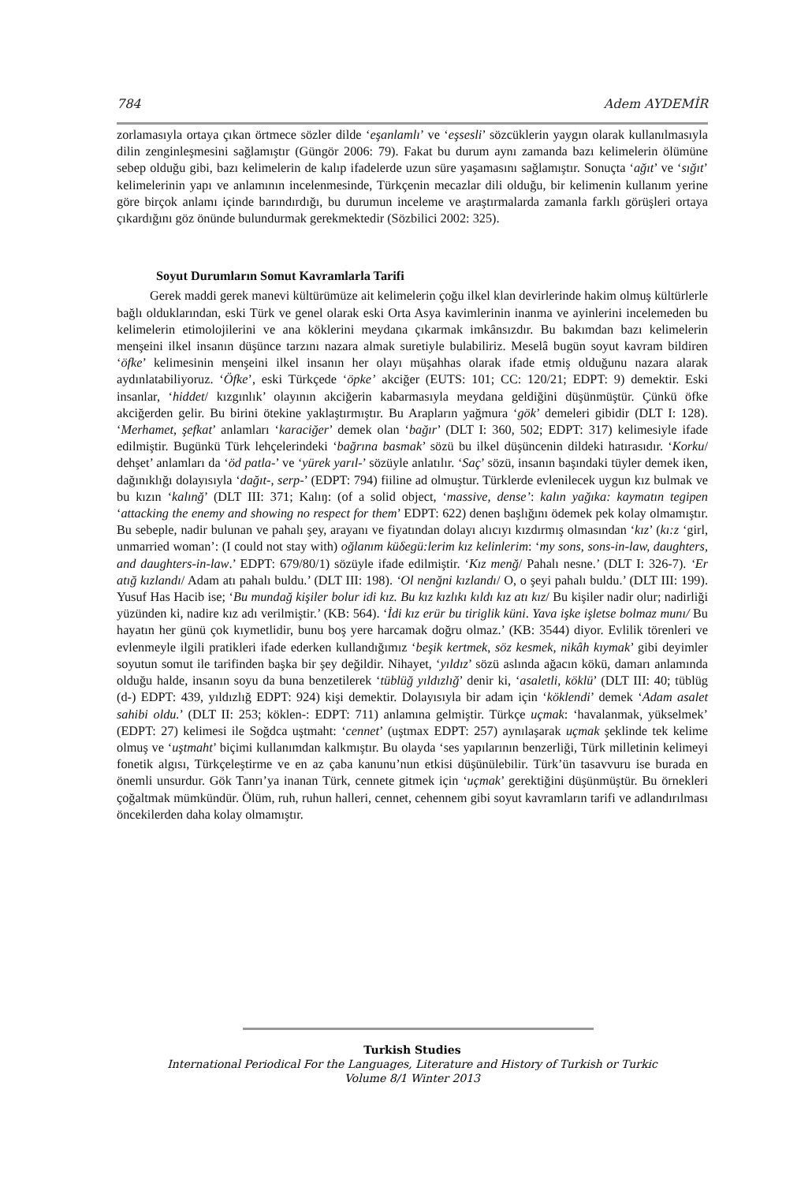784 Adem AYDEMİR
zorlamasıyla ortaya çıkan örtmece sözler dilde ‘eşanlamlı’ ve ‘eşsesli’ sözcüklerin yaygın olarak kullanılmasıyla dilin zenginleşmesini sağlamıştır (Güngör 2006: 79). Fakat bu durum aynı zamanda bazı kelimelerin ölümüne sebep olduğu gibi, bazı kelimelerin de kalıp ifadelerde uzun süre yaşamasını sağlamıştır. Sonuçta ‘ağıt’ ve ‘sığıt’ kelimelerinin yapı ve anlamının incelenmesinde, Türkçenin mecazlar dili olduğu, bir kelimenin kullanım yerine göre birçok anlamı içinde barındırdığı, bu durumun inceleme ve araştırmalarda zamanla farklı görüşleri ortaya çıkardığını göz önünde bulundurmak gerekmektedir (Sözbilici 2002: 325).
Soyut Durumların Somut Kavramlarla Tarifi
Gerek maddi gerek manevi kültürümüze ait kelimelerin çoğu ilkel klan devirlerinde hakim olmuş kültürlerle bağlı olduklarından, eski Türk ve genel olarak eski Orta Asya kavimlerinin inanma ve ayinlerini incelemeden bu kelimelerin etimolojilerini ve ana köklerini meydana çıkarmak imkânsızdır. Bu bakımdan bazı kelimelerin menşeini ilkel insanın düşünce tarzını nazara almak suretiyle bulabiliriz. Meselâ bugün soyut kavram bildiren ‘öfke’ kelimesinin menşeini ilkel insanın her olayı müşahhas olarak ifade etmiş olduğunu nazara alarak aydınlatabiliyoruz. ‘Öfke’, eski Türkçede ‘öpke’ akciğer (EUTS: 101; CC: 120/21; EDPT: 9) demektir. Eski insanlar, ‘hiddet/ kızgınlık’ olayının akciğerin kabarmasıyla meydana geldiğini düşünmüştür. Çünkü öfke akciğerden gelir. Bu birini ötekine yaklaştırmıştır. Bu Arapların yağmura ‘gök’ demeleri gibidir (DLT I: 128). ‘Merhamet, şefkat’ anlamları ‘karaciğer’ demek olan ‘bağır’ (DLT I: 360, 502; EDPT: 317) kelimesiyle ifade edilmiştir. Bugünkü Türk lehçelerindeki ‘bağrına basmak’ sözü bu ilkel düşüncenin dildeki hatırasıdır. ‘Korku/ dehşet’ anlamları da ‘öd patla-’ ve ‘yürek yarıl-’ sözüyle anlatılır. ‘Saç’ sözü, insanın başındaki tüyler demek iken, dağınıklığı dolayısıyla ‘dağıt-, serp-’ (EDPT: 794) fiiline ad olmuştur. Türklerde evlenilecek uygun kız bulmak ve bu kızın ‘kalınğ’ (DLT III: 371; Kalıŋ: (of a solid object, ‘massive, dense’: kalın yağıka: kaymatın tegipen ‘attacking the enemy and showing no respect for them’ EDPT: 622) denen başlığını ödemek pek kolay olmamıştır. Bu sebeple, nadir bulunan ve pahalı şey, arayanı ve fiyatından dolayı alıcıyı kızdırmış olmasından ‘kız’ (kı:z ‘girl, unmarried woman’: (I could not stay with) oğlanım küδegü:lerim kız kelinlerim: ‘my sons, sons-in-law, daughters, and daughters-in-law.’ EDPT: 679/80/1) sözüyle ifade edilmiştir. ‘Kız menğ/ Pahalı nesne.’ (DLT I: 326-7). ‘Er atığ kızlandı/ Adam atı pahalı buldu.’ (DLT III: 198). ‘Ol nenğni kızlandı/ O, o şeyi pahalı buldu.’ (DLT III: 199). Yusuf Has Hacib ise; ‘Bu mundağ kişiler bolur idi kız. Bu kız kızlıkı kıldı kız atı kız/ Bu kişiler nadir olur; nadirliği yüzünden ki, nadire kız adı verilmiştir.’ (KB: 564). ‘İdi kız erür bu tiriglik küni. Yava işke işletse bolmaz munı/ Bu hayatın her günü çok kıymetlidir, bunu boş yere harcamak doğru olmaz.’ (KB: 3544) diyor. Evlilik törenleri ve evlenmeyle ilgili pratikleri ifade ederken kullandığımız ‘beşik kertmek, söz kesmek, nikâh kıymak’ gibi deyimler soyutun somut ile tarifinden başka bir şey değildir. Nihayet, ‘yıldız’ sözü aslında ağacın kökü, damarı anlamında olduğu halde, insanın soyu da buna benzetilerek ‘tüblüğ yıldızlığ’ denir ki, ‘asaletli, köklü’ (DLT III: 40; tüblüg (d-) EDPT: 439, yıldızlığ EDPT: 924) kişi demektir. Dolayısıyla bir adam için ‘köklendi’ demek ‘Adam asalet sahibi oldu.’ (DLT II: 253; köklen-: EDPT: 711) anlamına gelmiştir. Türkçe uçmak: ‘havalanmak, yükselmek’ (EDPT: 27) kelimesi ile Soğdca uştmaht: ‘cennet’ (uştmax EDPT: 257) aynılaşarak uçmak şeklinde tek kelime olmuş ve ‘uştmaht’ biçimi kullanımdan kalkmıştır. Bu olayda ‘ses yapılarının benzerliği, Türk milletinin kelimeyi fonetik algısı, Türkçeleştirme ve en az çaba kanunu’nun etkisi düşünülebilir. Türk’ün tasavvuru ise burada en önemli unsurdur. Gök Tanrı’ya inanan Türk, cennete gitmek için ‘uçmak’ gerektiğini düşünmüştür. Bu örnekleri çoğaltmak mümkündür. Ölüm, ruh, ruhun halleri, cennet, cehennem gibi soyut kavramların tarifi ve adlandırılması öncekilerden daha kolay olmamıştır.
Turkish Studies
International Periodical For the Languages, Literature and History of Turkish or Turkic
Volume 8/1 Winter 2013